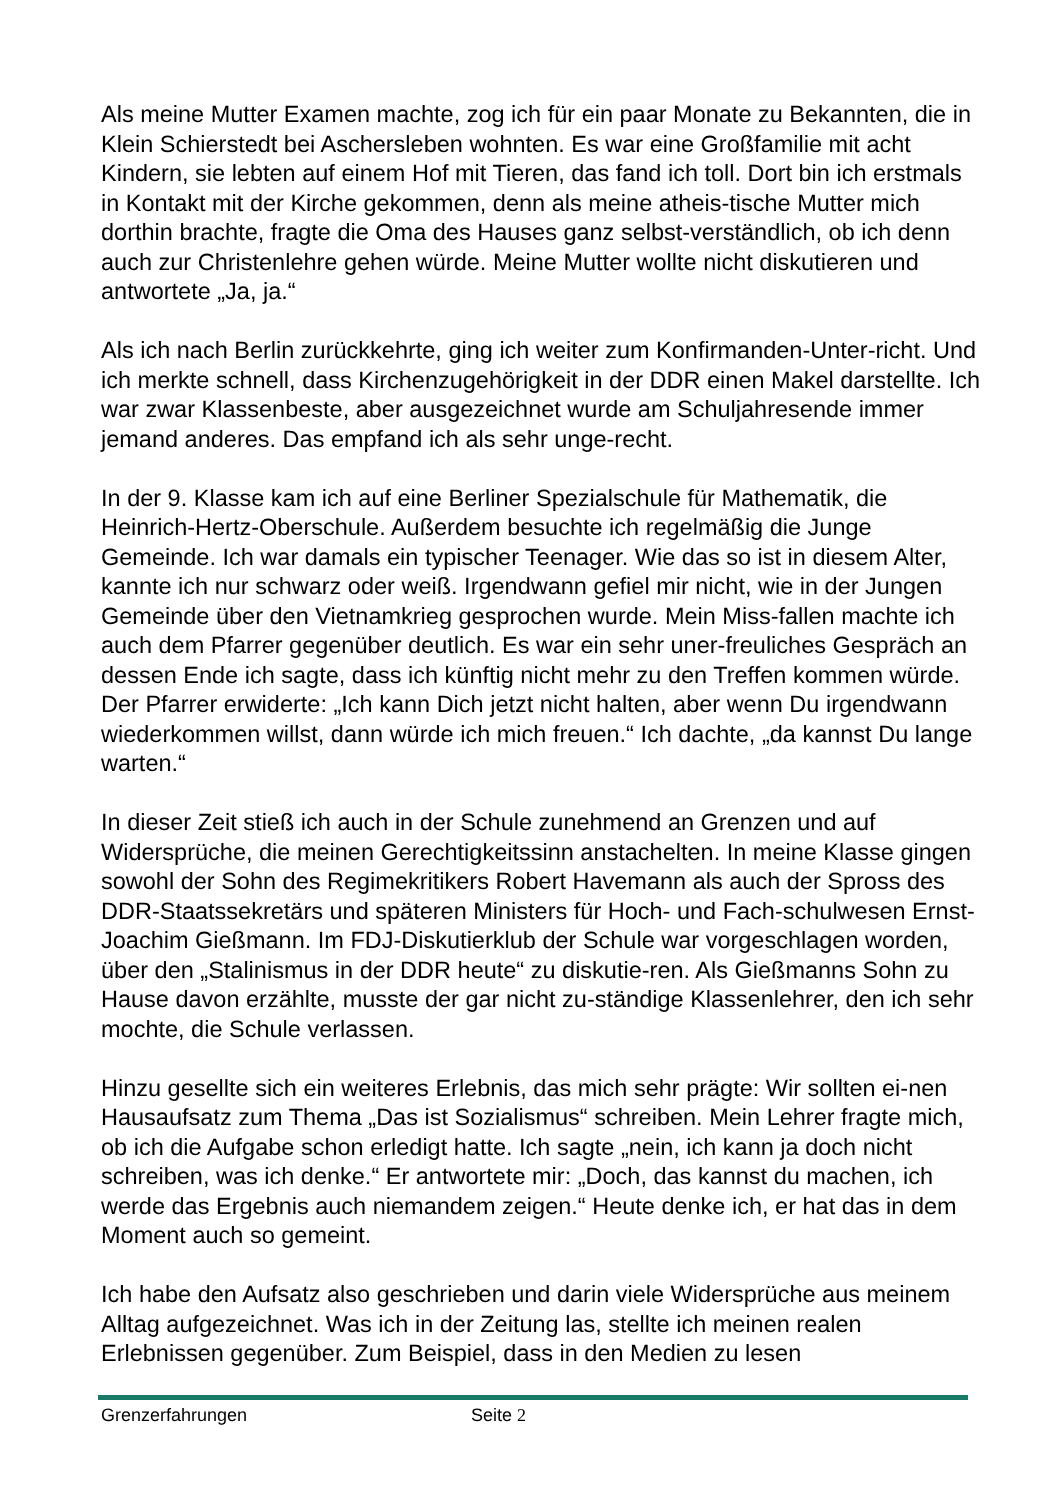Als meine Mutter Examen machte, zog ich für ein paar Monate zu Bekannten, die in Klein Schierstedt bei Aschersleben wohnten. Es war eine Großfamilie mit acht Kindern, sie lebten auf einem Hof mit Tieren, das fand ich toll. Dort bin ich erstmals in Kontakt mit der Kirche gekommen, denn als meine atheis-tische Mutter mich dorthin brachte, fragte die Oma des Hauses ganz selbst-verständlich, ob ich denn auch zur Christenlehre gehen würde. Meine Mutter wollte nicht diskutieren und antwortete „Ja, ja.“
Als ich nach Berlin zurückkehrte, ging ich weiter zum Konfirmanden-Unter-richt. Und ich merkte schnell, dass Kirchenzugehörigkeit in der DDR einen Makel darstellte. Ich war zwar Klassenbeste, aber ausgezeichnet wurde am Schuljahresende immer jemand anderes. Das empfand ich als sehr unge-recht.
In der 9. Klasse kam ich auf eine Berliner Spezialschule für Mathematik, die Heinrich-Hertz-Oberschule. Außerdem besuchte ich regelmäßig die Junge Gemeinde. Ich war damals ein typischer Teenager. Wie das so ist in diesem Alter, kannte ich nur schwarz oder weiß. Irgendwann gefiel mir nicht, wie in der Jungen Gemeinde über den Vietnamkrieg gesprochen wurde. Mein Miss-fallen machte ich auch dem Pfarrer gegenüber deutlich. Es war ein sehr uner-freuliches Gespräch an dessen Ende ich sagte, dass ich künftig nicht mehr zu den Treffen kommen würde. Der Pfarrer erwiderte: „Ich kann Dich jetzt nicht halten, aber wenn Du irgendwann wiederkommen willst, dann würde ich mich freuen.“ Ich dachte, „da kannst Du lange warten.“
In dieser Zeit stieß ich auch in der Schule zunehmend an Grenzen und auf Widersprüche, die meinen Gerechtigkeitssinn anstachelten. In meine Klasse gingen sowohl der Sohn des Regimekritikers Robert Havemann als auch der Spross des DDR-Staatssekretärs und späteren Ministers für Hoch- und Fach-schulwesen Ernst-Joachim Gießmann. Im FDJ-Diskutierklub der Schule war vorgeschlagen worden, über den „Stalinismus in der DDR heute“ zu diskutie-ren. Als Gießmanns Sohn zu Hause davon erzählte, musste der gar nicht zu-ständige Klassenlehrer, den ich sehr mochte, die Schule verlassen.
Hinzu gesellte sich ein weiteres Erlebnis, das mich sehr prägte: Wir sollten ei-nen Hausaufsatz zum Thema „Das ist Sozialismus“ schreiben. Mein Lehrer fragte mich, ob ich die Aufgabe schon erledigt hatte. Ich sagte „nein, ich kann ja doch nicht schreiben, was ich denke.“ Er antwortete mir: „Doch, das kannst du machen, ich werde das Ergebnis auch niemandem zeigen.“ Heute denke ich, er hat das in dem Moment auch so gemeint.
Ich habe den Aufsatz also geschrieben und darin viele Widersprüche aus meinem Alltag aufgezeichnet. Was ich in der Zeitung las, stellte ich meinen realen Erlebnissen gegenüber. Zum Beispiel, dass in den Medien zu lesen
Grenzerfahrungen Seite 2